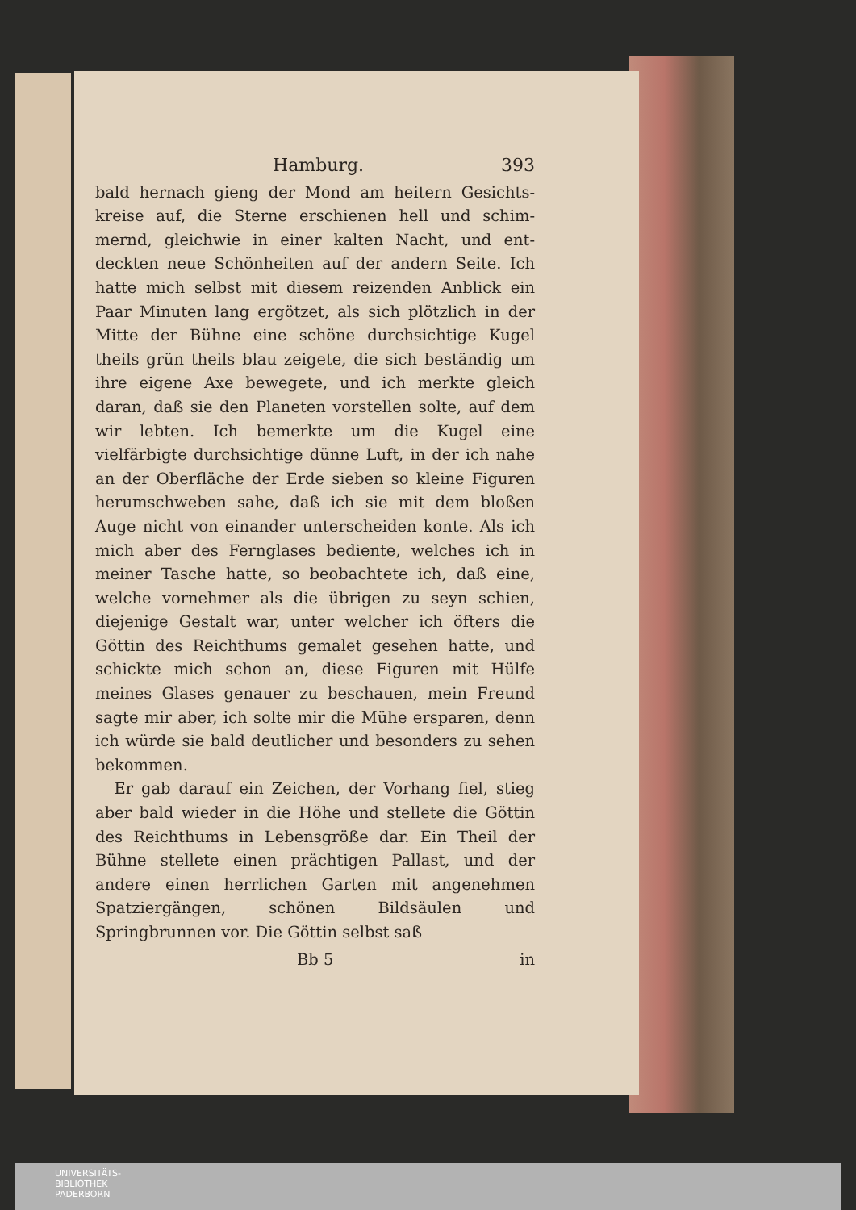Hamburg. 393
bald hernach gieng der Mond am heitern Gesichts­kreise auf, die Sterne erschienen hell und schim­mernd, gleichwie in einer kalten Nacht, und ent­deckten neue Schönheiten auf der andern Seite. Ich hatte mich selbst mit diesem reizenden Anblick ein Paar Minuten lang ergötzet, als sich plötzlich in der Mitte der Bühne eine schöne durchsichti­ge Kugel theils grün theils blau zeigete, die sich beständig um ihre eigene Axe bewegete, und ich merkte gleich daran, daß sie den Planeten vor­stellen solte, auf dem wir lebten. Ich bemerkte um die Kugel eine vielfärbigte durchsichtige dün­ne Luft, in der ich nahe an der Oberfläche der Er­de sieben so kleine Figuren herumschweben sahe, daß ich sie mit dem bloßen Auge nicht von einan­der unterscheiden konte. Als ich mich aber des Fernglases bediente, welches ich in meiner Tasche hatte, so beobachtete ich, daß eine, welche vor­nehmer als die übrigen zu seyn schien, diejenige Gestalt war, unter welcher ich öfters die Göttin des Reichthums gemalet gesehen hatte, und schick­te mich schon an, diese Figuren mit Hülfe meines Glases genauer zu beschauen, mein Freund sagte mir aber, ich solte mir die Mühe ersparen, denn ich würde sie bald deutlicher und besonders zu sehen bekommen.
Er gab darauf ein Zeichen, der Vorhang fiel, stieg aber bald wieder in die Höhe und stellete die Göttin des Reichthums in Lebensgröße dar. Ein Theil der Bühne stellete einen prächtigen Pallast, und der andere einen herrlichen Garten mit an­genehmen Spatziergängen, schönen Bildsäulen und Springbrunnen vor. Die Göttin selbst saß
Bb 5 in
UNIVERSITÄTS-
BIBLIOTHEK
PADERBORN